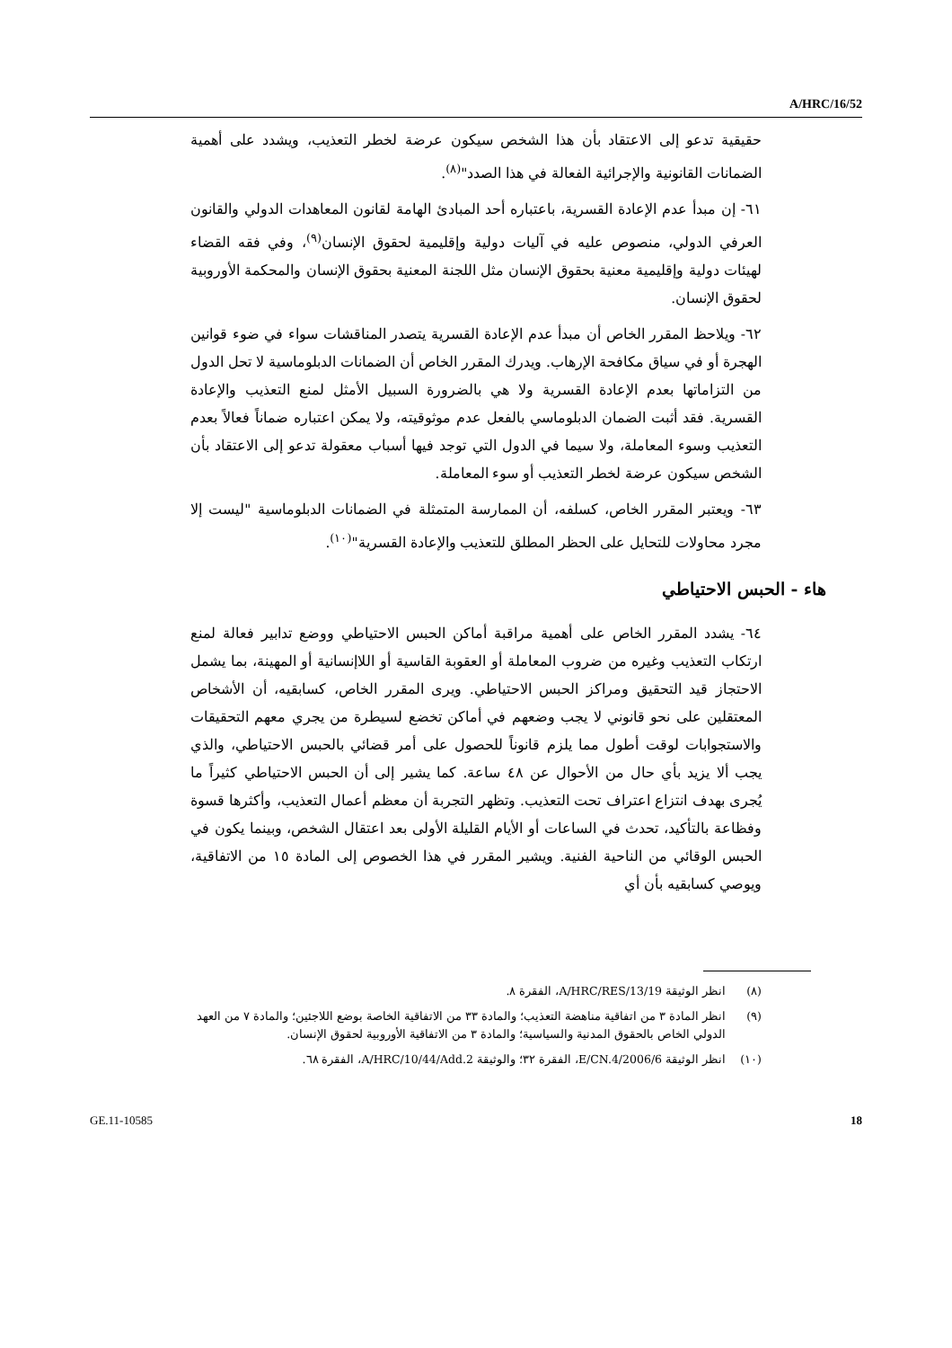A/HRC/16/52
حقيقية تدعو إلى الاعتقاد بأن هذا الشخص سيكون عرضة لخطر التعذيب، ويشدد على أهمية الضمانات القانونية والإجرائية الفعالة في هذا الصدد"<sup>(٨)</sup>.
٦١- إن مبدأ عدم الإعادة القسرية، باعتباره أحد المبادئ الهامة لقانون المعاهدات الدولي والقانون العرفي الدولي، منصوص عليه في آليات دولية وإقليمية لحقوق الإنسان<sup>(٩)</sup>، وفي فقه القضاء لهيئات دولية وإقليمية معنية بحقوق الإنسان مثل اللجنة المعنية بحقوق الإنسان والمحكمة الأوروبية لحقوق الإنسان.
٦٢- ويلاحظ المقرر الخاص أن مبدأ عدم الإعادة القسرية يتصدر المناقشات سواء في ضوء قوانين الهجرة أو في سياق مكافحة الإرهاب. ويدرك المقرر الخاص أن الضمانات الدبلوماسية لا تحل الدول من التزاماتها بعدم الإعادة القسرية ولا هي بالضرورة السبيل الأمثل لمنع التعذيب والإعادة القسرية. فقد أثبت الضمان الدبلوماسي بالفعل عدم موثوقيته، ولا يمكن اعتباره ضماناً فعالاً بعدم التعذيب وسوء المعاملة، ولا سيما في الدول التي توجد فيها أسباب معقولة تدعو إلى الاعتقاد بأن الشخص سيكون عرضة لخطر التعذيب أو سوء المعاملة.
٦٣- ويعتبر المقرر الخاص، كسلفه، أن الممارسة المتمثلة في الضمانات الدبلوماسية "ليست إلا مجرد محاولات للتحايل على الحظر المطلق للتعذيب والإعادة القسرية"<sup>(١٠)</sup>.
هاء - الحبس الاحتياطي
٦٤- يشدد المقرر الخاص على أهمية مراقبة أماكن الحبس الاحتياطي ووضع تدابير فعالة لمنع ارتكاب التعذيب وغيره من ضروب المعاملة أو العقوبة القاسية أو اللاإنسانية أو المهينة، بما يشمل الاحتجاز قيد التحقيق ومراكز الحبس الاحتياطي. ويرى المقرر الخاص، كسابقيه، أن الأشخاص المعتقلين على نحو قانوني لا يجب وضعهم في أماكن تخضع لسيطرة من يجري معهم التحقيقات والاستجوابات لوقت أطول مما يلزم قانوناً للحصول على أمر قضائي بالحبس الاحتياطي، والذي يجب ألا يزيد بأي حال من الأحوال عن ٤٨ ساعة. كما يشير إلى أن الحبس الاحتياطي كثيراً ما يُجرى بهدف انتزاع اعتراف تحت التعذيب. وتظهر التجربة أن معظم أعمال التعذيب، وأكثرها قسوة وفظاعة بالتأكيد، تحدث في الساعات أو الأيام القليلة الأولى بعد اعتقال الشخص، وبينما يكون في الحبس الوقائي من الناحية الفنية. ويشير المقرر في هذا الخصوص إلى المادة ١٥ من الاتفاقية، ويوصي كسابقيه بأن أي
(٨) انظر الوثيقة A/HRC/RES/13/19، الفقرة ٨.
(٩) انظر المادة ٣ من اتفاقية مناهضة التعذيب؛ والمادة ٣٣ من الاتفاقية الخاصة بوضع اللاجئين؛ والمادة ٧ من العهد الدولي الخاص بالحقوق المدنية والسياسية؛ والمادة ٣ من الاتفاقية الأوروبية لحقوق الإنسان.
(١٠) انظر الوثيقة E/CN.4/2006/6، الفقرة ٣٢؛ والوثيقة A/HRC/10/44/Add.2، الفقرة ٦٨.
GE.11-10585 18